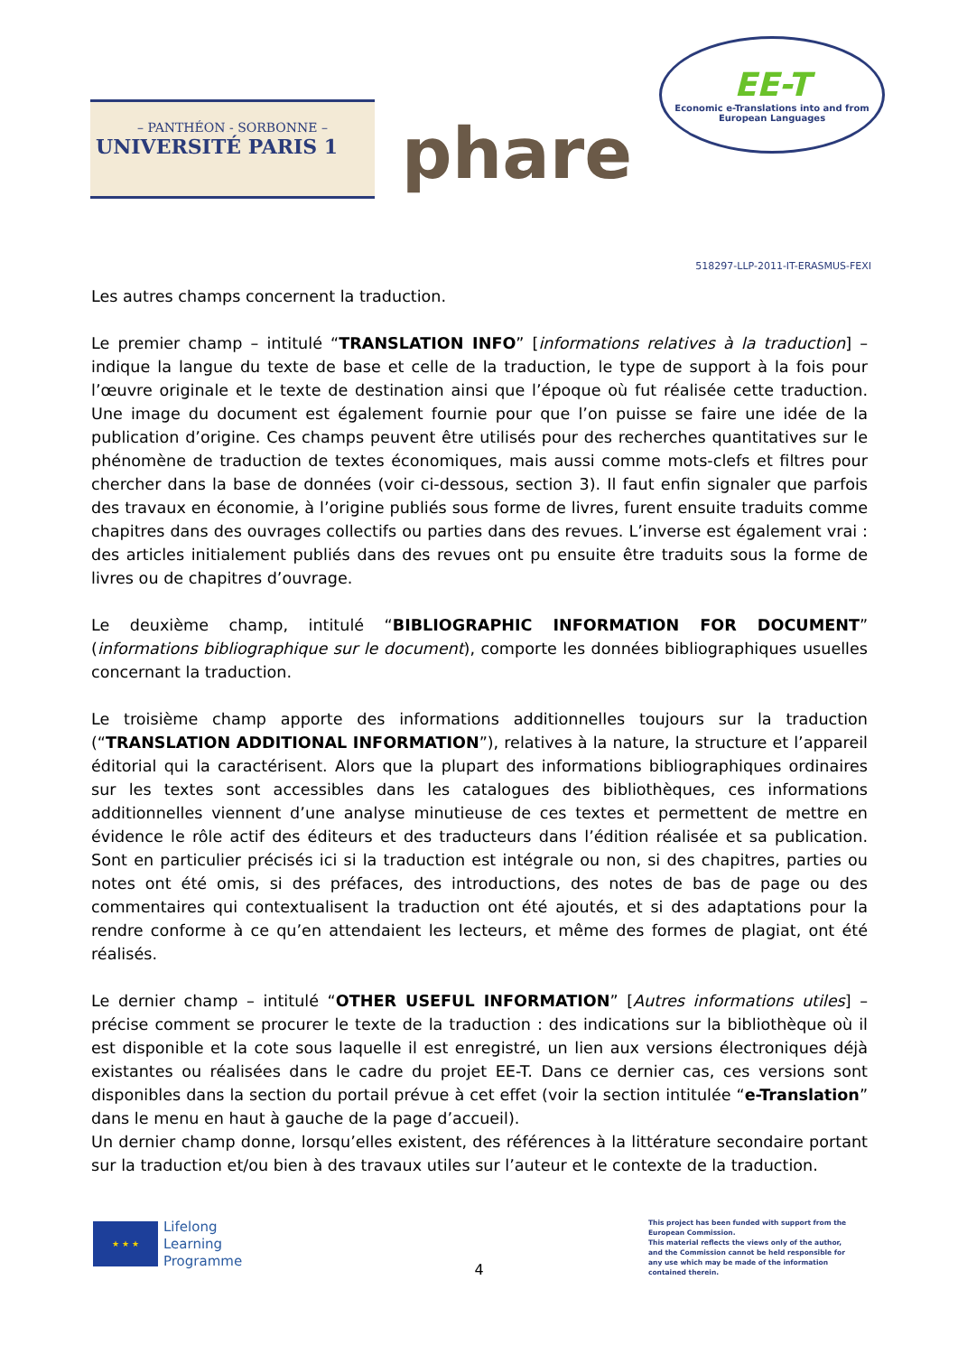– PANTHÉON - SORBONNE –
UNIVERSITÉ PARIS 1
phare
EE-T
Economic e-Translations into and from
European Languages
518297-LLP-2011-IT-ERASMUS-FEXI
Les autres champs concernent la traduction.
Le premier champ – intitulé “TRANSLATION INFO” [informations relatives à la traduction] – indique la langue du texte de base et celle de la traduction, le type de support à la fois pour l’œuvre originale et le texte de destination ainsi que l’époque où fut réalisée cette traduction. Une image du document est également fournie pour que l’on puisse se faire une idée de la publication d’origine. Ces champs peuvent être utilisés pour des recherches quantitatives sur le phénomène de traduction de textes économiques, mais aussi comme mots-clefs et filtres pour chercher dans la base de données (voir ci-dessous, section 3). Il faut enfin signaler que parfois des travaux en économie, à l’origine publiés sous forme de livres, furent ensuite traduits comme chapitres dans des ouvrages collectifs ou parties dans des revues. L’inverse est également vrai : des articles initialement publiés dans des revues ont pu ensuite être traduits sous la forme de livres ou de chapitres d’ouvrage.
Le deuxième champ, intitulé “BIBLIOGRAPHIC INFORMATION FOR DOCUMENT” (informations bibliographique sur le document), comporte les données bibliographiques usuelles concernant la traduction.
Le troisième champ apporte des informations additionnelles toujours sur la traduction (“TRANSLATION ADDITIONAL INFORMATION”), relatives à la nature, la structure et l’appareil éditorial qui la caractérisent. Alors que la plupart des informations bibliographiques ordinaires sur les textes sont accessibles dans les catalogues des bibliothèques, ces informations additionnelles viennent d’une analyse minutieuse de ces textes et permettent de mettre en évidence le rôle actif des éditeurs et des traducteurs dans l’édition réalisée et sa publication. Sont en particulier précisés ici si la traduction est intégrale ou non, si des chapitres, parties ou notes ont été omis, si des préfaces, des introductions, des notes de bas de page ou des commentaires qui contextualisent la traduction ont été ajoutés, et si des adaptations pour la rendre conforme à ce qu’en attendaient les lecteurs, et même des formes de plagiat, ont été réalisés.
Le dernier champ – intitulé “OTHER USEFUL INFORMATION” [Autres informations utiles] – précise comment se procurer le texte de la traduction : des indications sur la bibliothèque où il est disponible et la cote sous laquelle il est enregistré, un lien aux versions électroniques déjà existantes ou réalisées dans le cadre du projet EE-T. Dans ce dernier cas, ces versions sont disponibles dans la section du portail prévue à cet effet (voir la section intitulée “e-Translation” dans le menu en haut à gauche de la page d’accueil).
Un dernier champ donne, lorsqu’elles existent, des références à la littérature secondaire portant sur la traduction et/ou bien à des travaux utiles sur l’auteur et le contexte de la traduction.
★ ★ ★
Lifelong
Learning
Programme
This project has been funded with support from the European Commission.
This material reflects the views only of the author, and the Commission cannot be held responsible for any use which may be made of the information contained therein.
4